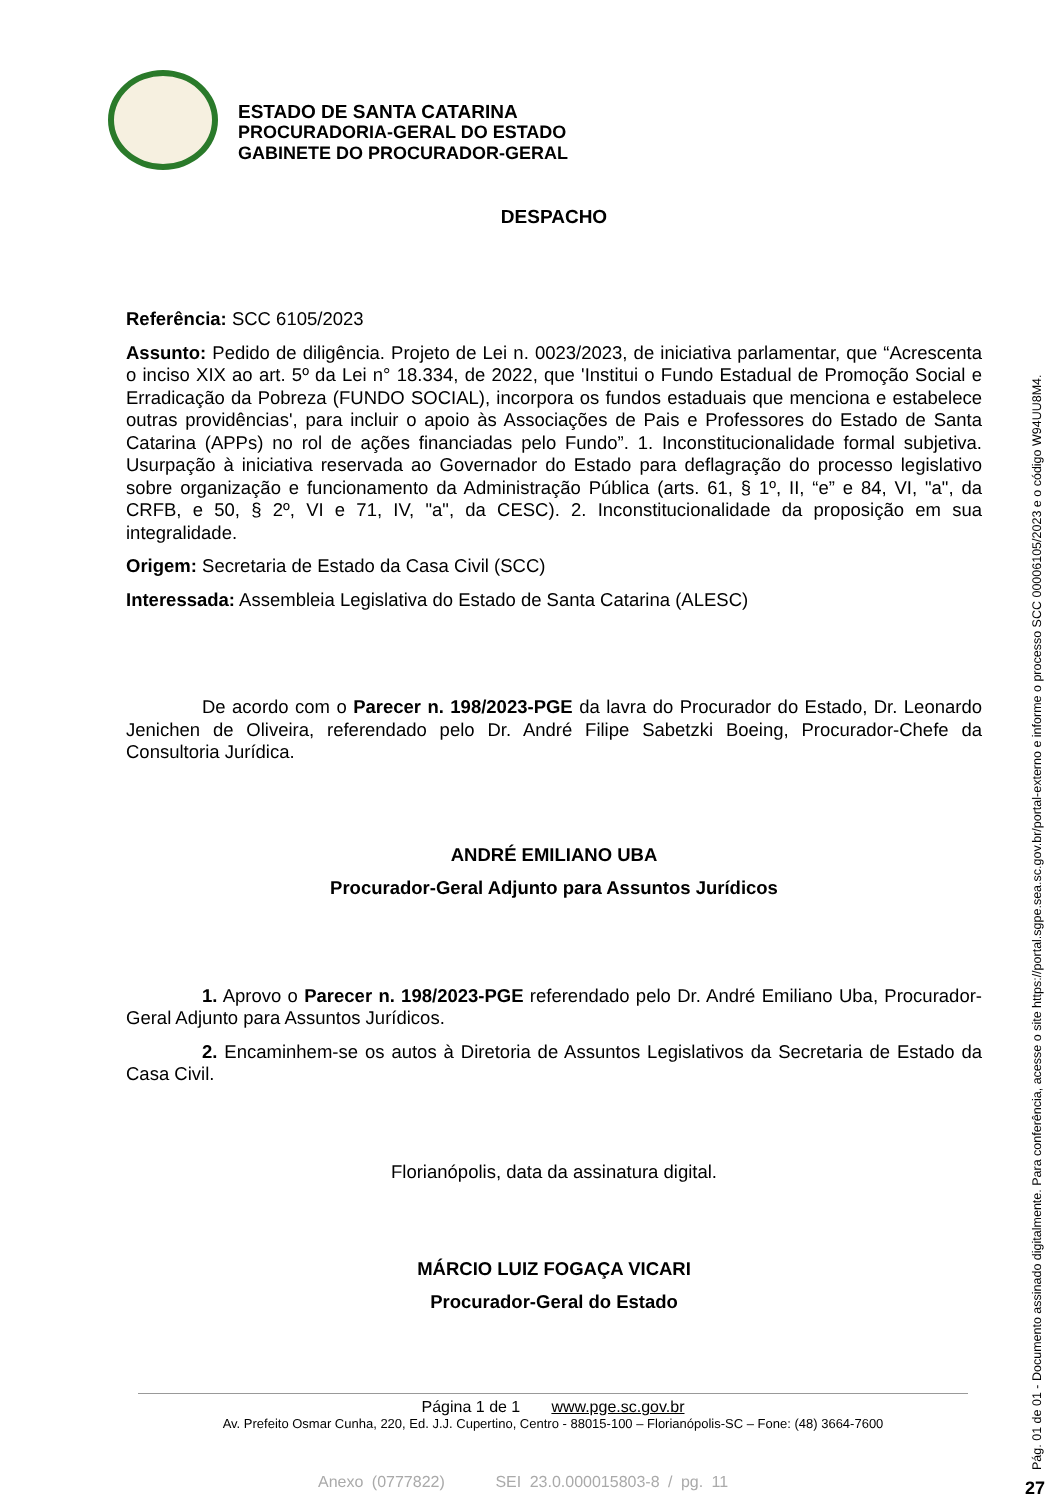ESTADO DE SANTA CATARINA
PROCURADORIA-GERAL DO ESTADO
GABINETE DO PROCURADOR-GERAL
DESPACHO
Referência: SCC 6105/2023
Assunto: Pedido de diligência. Projeto de Lei n. 0023/2023, de iniciativa parlamentar, que “Acrescenta o inciso XIX ao art. 5º da Lei n° 18.334, de 2022, que 'Institui o Fundo Estadual de Promoção Social e Erradicação da Pobreza (FUNDO SOCIAL), incorpora os fundos estaduais que menciona e estabelece outras providências', para incluir o apoio às Associações de Pais e Professores do Estado de Santa Catarina (APPs) no rol de ações financiadas pelo Fundo”. 1. Inconstitucionalidade formal subjetiva. Usurpação à iniciativa reservada ao Governador do Estado para deflagração do processo legislativo sobre organização e funcionamento da Administração Pública (arts. 61, § 1º, II, “e” e 84, VI, "a", da CRFB, e 50, § 2º, VI e 71, IV, "a", da CESC). 2. Inconstitucionalidade da proposição em sua integralidade.
Origem: Secretaria de Estado da Casa Civil (SCC)
Interessada: Assembleia Legislativa do Estado de Santa Catarina (ALESC)
De acordo com o Parecer n. 198/2023-PGE da lavra do Procurador do Estado, Dr. Leonardo Jenichen de Oliveira, referendado pelo Dr. André Filipe Sabetzki Boeing, Procurador-Chefe da Consultoria Jurídica.
ANDRÉ EMILIANO UBA
Procurador-Geral Adjunto para Assuntos Jurídicos
1. Aprovo o Parecer n. 198/2023-PGE referendado pelo Dr. André Emiliano Uba, Procurador-Geral Adjunto para Assuntos Jurídicos.
2. Encaminhem-se os autos à Diretoria de Assuntos Legislativos da Secretaria de Estado da Casa Civil.
Florianópolis, data da assinatura digital.
MÁRCIO LUIZ FOGAÇA VICARI
Procurador-Geral do Estado
Página 1 de 1 www.pge.sc.gov.br
Av. Prefeito Osmar Cunha, 220, Ed. J.J. Cupertino, Centro - 88015-100 – Florianópolis-SC – Fone: (48) 3664-7600
Anexo (0777822) SEI 23.0.000015803-8 / pg. 11
Pág. 01 de 01 - Documento assinado digitalmente. Para conferência, acesse o site https://portal.sgpe.sea.sc.gov.br/portal-externo e informe o processo SCC 00006105/2023 e o código W94UU8M4.
27